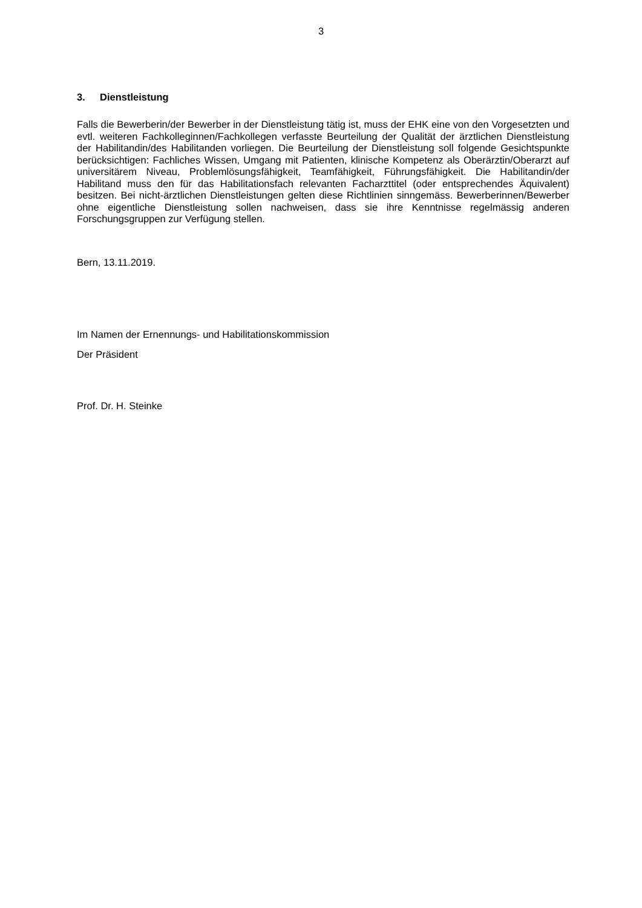3
3. Dienstleistung
Falls die Bewerberin/der Bewerber in der Dienstleistung tätig ist, muss der EHK eine von den Vorgesetzten und evtl. weiteren Fachkolleginnen/Fachkollegen verfasste Beurteilung der Qualität der ärztlichen Dienstleistung der Habilitandin/des Habilitanden vorliegen. Die Beurteilung der Dienstleistung soll folgende Gesichtspunkte berücksichtigen: Fachliches Wissen, Umgang mit Patienten, klinische Kompetenz als Oberärztin/Oberarzt auf universitärem Niveau, Problemlösungsfähigkeit, Teamfähigkeit, Führungsfähigkeit. Die Habilitandin/der Habilitand muss den für das Habilitationsfach relevanten Facharzttitel (oder entsprechendes Äquivalent) besitzen. Bei nicht-ärztlichen Dienstleistungen gelten diese Richtlinien sinngemäss. Bewerberinnen/Bewerber ohne eigentliche Dienstleistung sollen nachweisen, dass sie ihre Kenntnisse regelmässig anderen Forschungsgruppen zur Verfügung stellen.
Bern, 13.11.2019.
Im Namen der Ernennungs- und Habilitationskommission
Der Präsident
Prof. Dr. H. Steinke